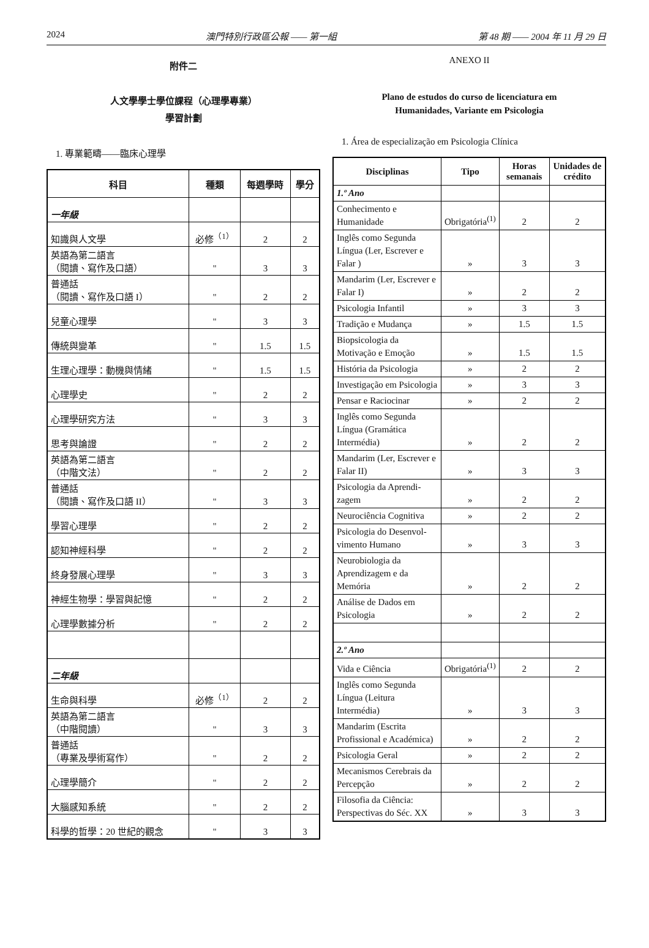2024 澳門特別行政區公報 —— 第一組 第 48 期 —— 2004 年 11 月 29 日
附件二
人文學學士學位課程（心理學專業）
學習計劃
1. 專業範疇——臨床心理學
| 科目 | 種類 | 每週學時 | 學分 |
| --- | --- | --- | --- |
| 一年級 | | | |
| 知識與人文學 | 必修<sup>（1）</sup> | 2 | 2 |
| 英語為第二語言 （閱讀、寫作及口語） | " | 3 | 3 |
| 普通話 （閱讀、寫作及口語 I） | " | 2 | 2 |
| 兒童心理學 | " | 3 | 3 |
| 傳統與變革 | " | 1.5 | 1.5 |
| 生理心理學：動機與情緒 | " | 1.5 | 1.5 |
| 心理學史 | " | 2 | 2 |
| 心理學研究方法 | " | 3 | 3 |
| 思考與論證 | " | 2 | 2 |
| 英語為第二語言 （中階文法） | " | 2 | 2 |
| 普通話 （閱讀、寫作及口語 II） | " | 3 | 3 |
| 學習心理學 | " | 2 | 2 |
| 認知神經科學 | " | 2 | 2 |
| 終身發展心理學 | " | 3 | 3 |
| 神經生物學：學習與記憶 | " | 2 | 2 |
| 心理學數據分析 | " | 2 | 2 |
| 二年級 | | | |
| 生命與科學 | 必修<sup>（1）</sup> | 2 | 2 |
| 英語為第二語言 （中階閱讀） | " | 3 | 3 |
| 普通話 （專業及學術寫作） | " | 2 | 2 |
| 心理學簡介 | " | 2 | 2 |
| 大腦感知系統 | " | 2 | 2 |
| 科學的哲學：20 世紀的觀念 | " | 3 | 3 |
ANEXO II
Plano de estudos do curso de licenciatura em
Humanidades, Variante em Psicologia
1. Área de especialização em Psicologia Clínica
| Disciplinas | Tipo | Horas semanais | Unidades de crédito |
| --- | --- | --- | --- |
| 1.º Ano | | | |
| Conhecimento e Humanidade | Obrigatória<sup>(1)</sup> | 2 | 2 |
| Inglês como Segunda Língua (Ler, Escrever e Falar ) | » | 3 | 3 |
| Mandarim (Ler, Escrever e Falar I) | » | 2 | 2 |
| Psicologia Infantil | » | 3 | 3 |
| Tradição e Mudança | » | 1.5 | 1.5 |
| Biopsicologia da Motivação e Emoção | » | 1.5 | 1.5 |
| História da Psicologia | » | 2 | 2 |
| Investigação em Psicologia | » | 3 | 3 |
| Pensar e Raciocinar | » | 2 | 2 |
| Inglês como Segunda Língua (Gramática Intermédia) | » | 2 | 2 |
| Mandarim (Ler, Escrever e Falar II) | » | 3 | 3 |
| Psicologia da Aprendi-zagem | » | 2 | 2 |
| Neurociência Cognitiva | » | 2 | 2 |
| Psicologia do Desenvol-vimento Humano | » | 3 | 3 |
| Neurobiologia da Aprendizagem e da Memória | » | 2 | 2 |
| Análise de Dados em Psicologia | » | 2 | 2 |
| 2.º Ano | | | |
| Vida e Ciência | Obrigatória<sup>(1)</sup> | 2 | 2 |
| Inglês como Segunda Língua (Leitura Intermédia) | » | 3 | 3 |
| Mandarim (Escrita Profissional e Académica) | » | 2 | 2 |
| Psicologia Geral | » | 2 | 2 |
| Mecanismos Cerebrais da Percepção | » | 2 | 2 |
| Filosofia da Ciência: Perspectivas do Séc. XX | » | 3 | 3 |